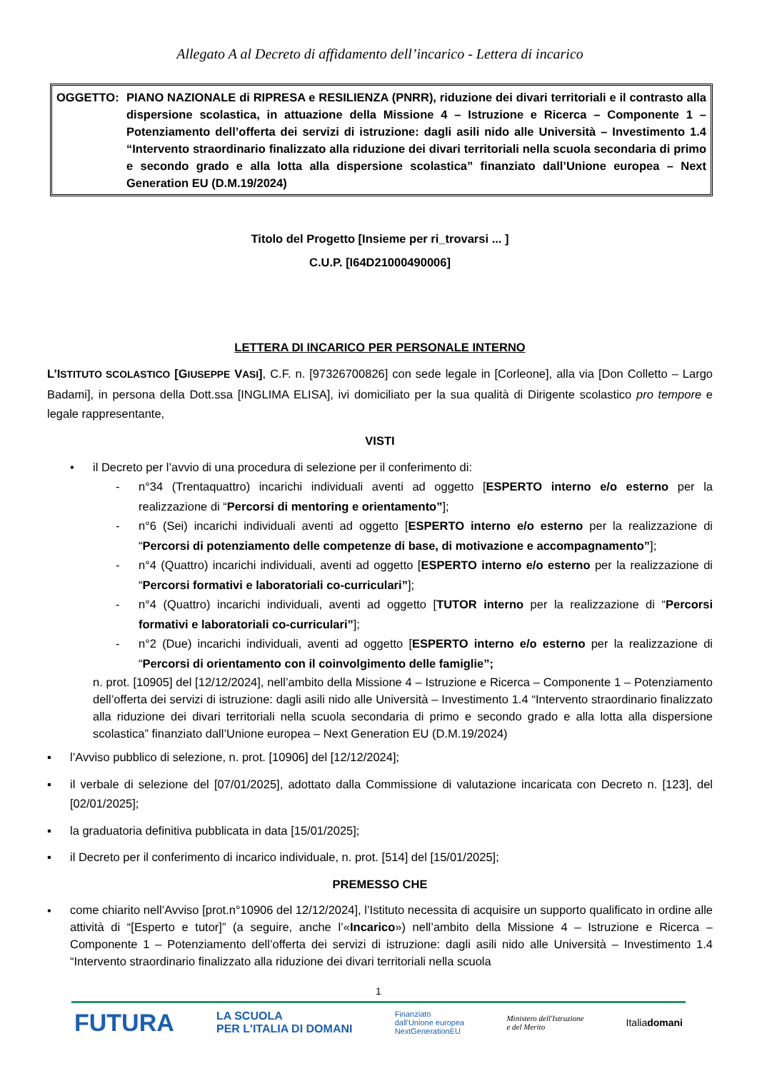Allegato A al Decreto di affidamento dell’incarico - Lettera di incarico
OGGETTO: PIANO NAZIONALE di RIPRESA e RESILIENZA (PNRR), riduzione dei divari territoriali e il contrasto alla dispersione scolastica, in attuazione della Missione 4 – Istruzione e Ricerca – Componente 1 – Potenziamento dell’offerta dei servizi di istruzione: dagli asili nido alle Università – Investimento 1.4 “Intervento straordinario finalizzato alla riduzione dei divari territoriali nella scuola secondaria di primo e secondo grado e alla lotta alla dispersione scolastica” finanziato dall’Unione europea – Next Generation EU (D.M.19/2024)
Titolo del Progetto [Insieme per ri_trovarsi ... ]
C.U.P. [I64D21000490006]
LETTERA DI INCARICO PER PERSONALE INTERNO
L’ISTITUTO SCOLASTICO [GIUSEPPE VASI], C.F. n. [97326700826] con sede legale in [Corleone], alla via [Don Colletto – Largo Badami], in persona della Dott.ssa [INGLIMA ELISA], ivi domiciliato per la sua qualità di Dirigente scolastico pro tempore e legale rappresentante,
VISTI
• il Decreto per l’avvio di una procedura di selezione per il conferimento di:
- n°34 (Trentaquattro) incarichi individuali aventi ad oggetto [ESPERTO interno e/o esterno per la realizzazione di “Percorsi di mentoring e orientamento”];
- n°6 (Sei) incarichi individuali aventi ad oggetto [ESPERTO interno e/o esterno per la realizzazione di “Percorsi di potenziamento delle competenze di base, di motivazione e accompagnamento”];
- n°4 (Quattro) incarichi individuali, aventi ad oggetto [ESPERTO interno e/o esterno per la realizzazione di “Percorsi formativi e laboratoriali co-curriculari”];
- n°4 (Quattro) incarichi individuali, aventi ad oggetto [TUTOR interno per la realizzazione di “Percorsi formativi e laboratoriali co-curriculari”];
- n°2 (Due) incarichi individuali, aventi ad oggetto [ESPERTO interno e/o esterno per la realizzazione di “Percorsi di orientamento con il coinvolgimento delle famiglie”;
n. prot. [10905] del [12/12/2024], nell’ambito della Missione 4 – Istruzione e Ricerca – Componente 1 – Potenziamento dell’offerta dei servizi di istruzione: dagli asili nido alle Università – Investimento 1.4 “Intervento straordinario finalizzato alla riduzione dei divari territoriali nella scuola secondaria di primo e secondo grado e alla lotta alla dispersione scolastica” finanziato dall’Unione europea – Next Generation EU (D.M.19/2024)
▪ l’Avviso pubblico di selezione, n. prot. [10906] del [12/12/2024];
▪ il verbale di selezione del [07/01/2025], adottato dalla Commissione di valutazione incaricata con Decreto n. [123], del [02/01/2025];
▪ la graduatoria definitiva pubblicata in data [15/01/2025];
▪ il Decreto per il conferimento di incarico individuale, n. prot. [514] del [15/01/2025];
PREMESSO CHE
•
come chiarito nell’Avviso [prot.n°10906 del 12/12/2024], l’Istituto necessita di acquisire un supporto qualificato in ordine alle attività di “[Esperto e tutor]” (a seguire, anche l’«Incarico») nell’ambito della Missione 4 – Istruzione e Ricerca – Componente 1 – Potenziamento dell’offerta dei servizi di istruzione: dagli asili nido alle Università – Investimento 1.4 “Intervento straordinario finalizzato alla riduzione dei divari territoriali nella scuola
1
FUTURA LA SCUOLA
PER L'ITALIA DI DOMANI Finanziato
dall'Unione europea
NextGenerationEU Ministero dell'Istruzione
e del Merito Italiadomani